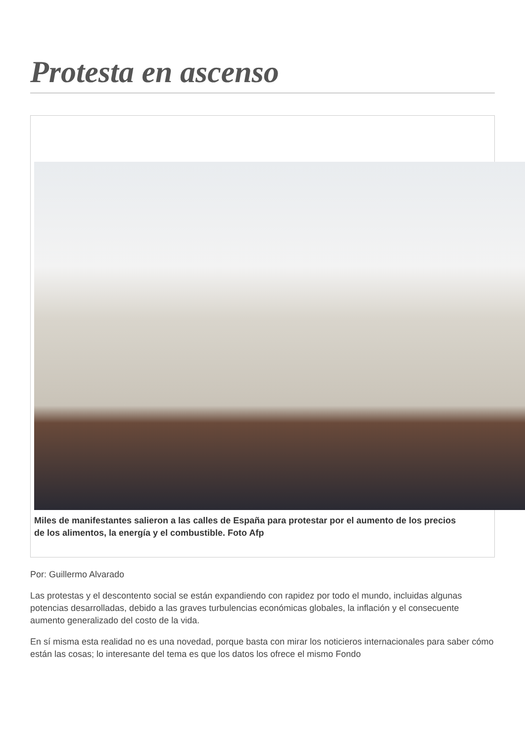Protesta en ascenso
Miles de manifestantes salieron a las calles de España para protestar por el aumento de los precios de los alimentos, la energía y el combustible. Foto Afp
Por: Guillermo Alvarado
Las protestas y el descontento social se están expandiendo con rapidez por todo el mundo, incluidas algunas potencias desarrolladas, debido a las graves turbulencias económicas globales, la inflación y el consecuente aumento generalizado del costo de la vida.
En sí misma esta realidad no es una novedad, porque basta con mirar los noticieros internacionales para saber cómo están las cosas; lo interesante del tema es que los datos los ofrece el mismo Fondo